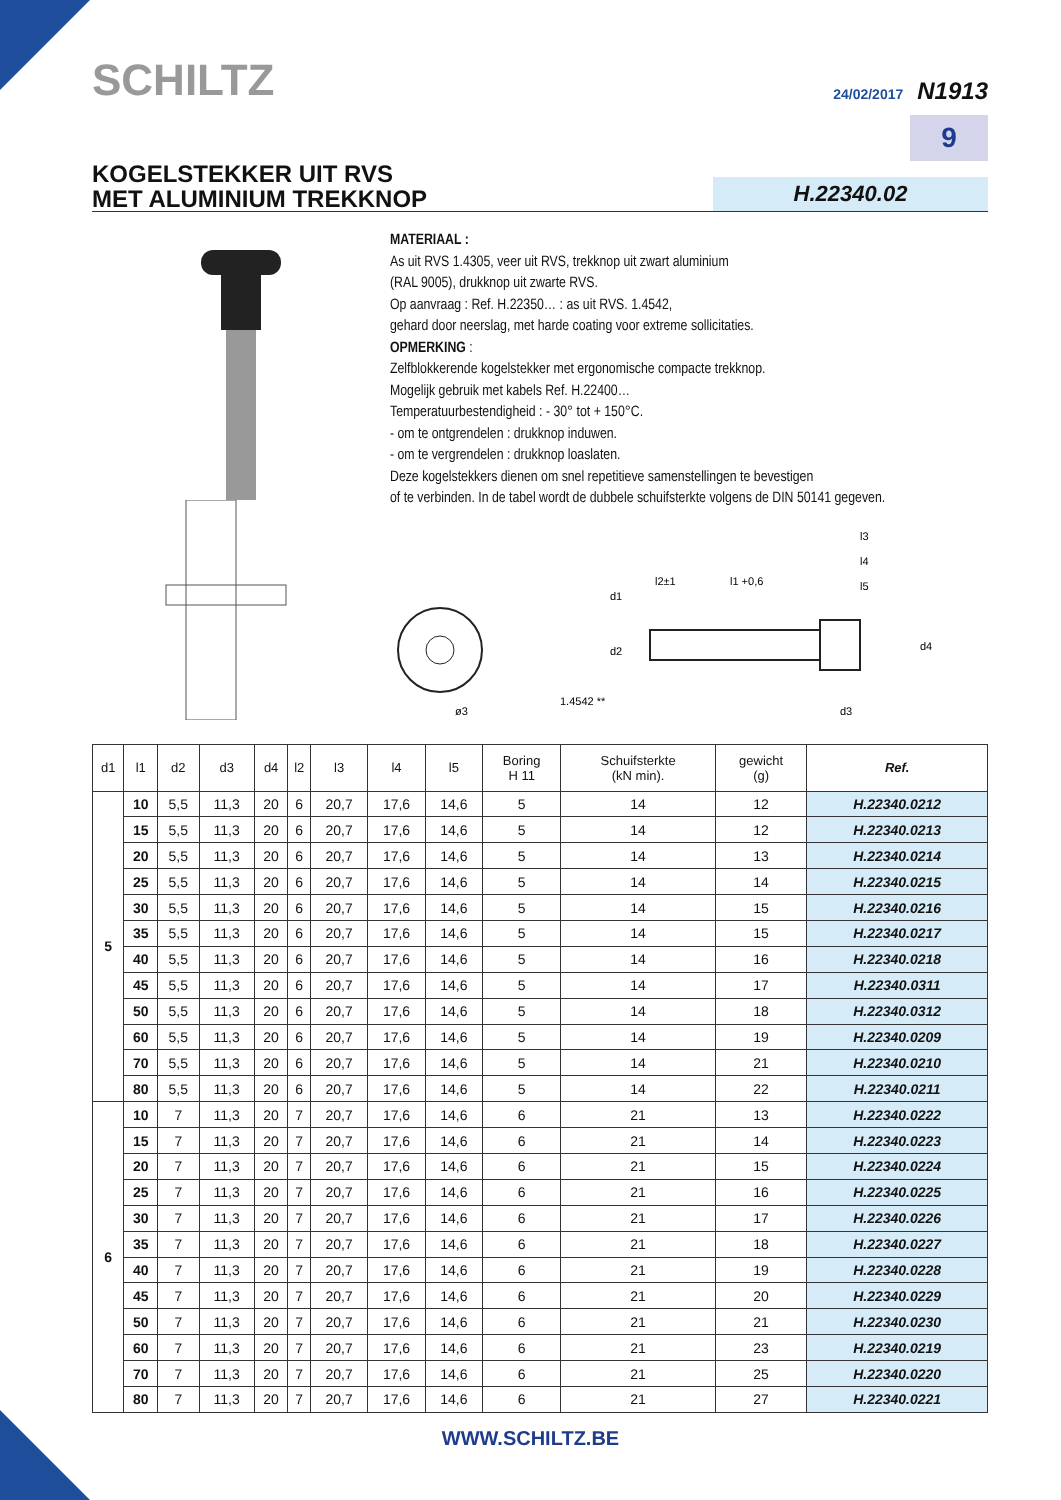SCHILTZ
24/02/2017 N1913
9
KOGELSTEKKER UIT RVS
MET ALUMINIUM TREKKNOP
H.22340.02
MATERIAAL :
As uit RVS 1.4305, veer uit RVS, trekknop uit zwart aluminium
(RAL 9005), drukknop uit zwarte RVS.
Op aanvraag : Ref. H.22350… : as uit RVS. 1.4542,
gehard door neerslag, met harde coating voor extreme sollicitaties.
OPMERKING :
Zelfblokkerende kogelstekker met ergonomische compacte trekknop.
Mogelijk gebruik met kabels Ref. H.22400…
Temperatuurbestendigheid : - 30° tot + 150°C.
- om te ontgrendelen : drukknop induwen.
- om te vergrendelen : drukknop loaslaten.
Deze kogelstekkers dienen om snel repetitieve samenstellingen te bevestigen
of te verbinden. In de tabel wordt de dubbele schuifsterkte volgens de DIN 50141 gegeven.
ø3
1.4542 **
l2±1
l1 +0,6
l3
l4
l5
d1
d2
d3
d4
| d1 | l1 | d2 | d3 | d4 | l2 | l3 | l4 | l5 | Boring H 11 | Schuifsterkte (kN min). | gewicht (g) | Ref. |
| --- | --- | --- | --- | --- | --- | --- | --- | --- | --- | --- | --- | --- |
| 5 | 10 | 5,5 | 11,3 | 20 | 6 | 20,7 | 17,6 | 14,6 | 5 | 14 | 12 | H.22340.0212 |
| | 15 | 5,5 | 11,3 | 20 | 6 | 20,7 | 17,6 | 14,6 | 5 | 14 | 12 | H.22340.0213 |
| | 20 | 5,5 | 11,3 | 20 | 6 | 20,7 | 17,6 | 14,6 | 5 | 14 | 13 | H.22340.0214 |
| | 25 | 5,5 | 11,3 | 20 | 6 | 20,7 | 17,6 | 14,6 | 5 | 14 | 14 | H.22340.0215 |
| | 30 | 5,5 | 11,3 | 20 | 6 | 20,7 | 17,6 | 14,6 | 5 | 14 | 15 | H.22340.0216 |
| | 35 | 5,5 | 11,3 | 20 | 6 | 20,7 | 17,6 | 14,6 | 5 | 14 | 15 | H.22340.0217 |
| | 40 | 5,5 | 11,3 | 20 | 6 | 20,7 | 17,6 | 14,6 | 5 | 14 | 16 | H.22340.0218 |
| | 45 | 5,5 | 11,3 | 20 | 6 | 20,7 | 17,6 | 14,6 | 5 | 14 | 17 | H.22340.0311 |
| | 50 | 5,5 | 11,3 | 20 | 6 | 20,7 | 17,6 | 14,6 | 5 | 14 | 18 | H.22340.0312 |
| | 60 | 5,5 | 11,3 | 20 | 6 | 20,7 | 17,6 | 14,6 | 5 | 14 | 19 | H.22340.0209 |
| | 70 | 5,5 | 11,3 | 20 | 6 | 20,7 | 17,6 | 14,6 | 5 | 14 | 21 | H.22340.0210 |
| | 80 | 5,5 | 11,3 | 20 | 6 | 20,7 | 17,6 | 14,6 | 5 | 14 | 22 | H.22340.0211 |
| 6 | 10 | 7 | 11,3 | 20 | 7 | 20,7 | 17,6 | 14,6 | 6 | 21 | 13 | H.22340.0222 |
| | 15 | 7 | 11,3 | 20 | 7 | 20,7 | 17,6 | 14,6 | 6 | 21 | 14 | H.22340.0223 |
| | 20 | 7 | 11,3 | 20 | 7 | 20,7 | 17,6 | 14,6 | 6 | 21 | 15 | H.22340.0224 |
| | 25 | 7 | 11,3 | 20 | 7 | 20,7 | 17,6 | 14,6 | 6 | 21 | 16 | H.22340.0225 |
| | 30 | 7 | 11,3 | 20 | 7 | 20,7 | 17,6 | 14,6 | 6 | 21 | 17 | H.22340.0226 |
| | 35 | 7 | 11,3 | 20 | 7 | 20,7 | 17,6 | 14,6 | 6 | 21 | 18 | H.22340.0227 |
| | 40 | 7 | 11,3 | 20 | 7 | 20,7 | 17,6 | 14,6 | 6 | 21 | 19 | H.22340.0228 |
| | 45 | 7 | 11,3 | 20 | 7 | 20,7 | 17,6 | 14,6 | 6 | 21 | 20 | H.22340.0229 |
| | 50 | 7 | 11,3 | 20 | 7 | 20,7 | 17,6 | 14,6 | 6 | 21 | 21 | H.22340.0230 |
| | 60 | 7 | 11,3 | 20 | 7 | 20,7 | 17,6 | 14,6 | 6 | 21 | 23 | H.22340.0219 |
| | 70 | 7 | 11,3 | 20 | 7 | 20,7 | 17,6 | 14,6 | 6 | 21 | 25 | H.22340.0220 |
| | 80 | 7 | 11,3 | 20 | 7 | 20,7 | 17,6 | 14,6 | 6 | 21 | 27 | H.22340.0221 |
WWW.SCHILTZ.BE